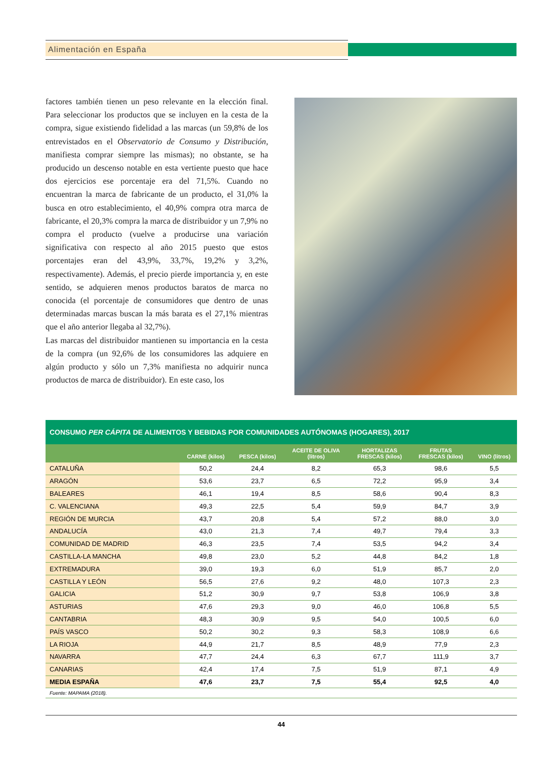Alimentación en España
factores también tienen un peso relevante en la elección final. Para seleccionar los productos que se incluyen en la cesta de la compra, sigue existiendo fidelidad a las marcas (un 59,8% de los entrevistados en el Observatorio de Consumo y Distribución, manifiesta comprar siempre las mismas); no obstante, se ha producido un descenso notable en esta vertiente puesto que hace dos ejercicios ese porcentaje era del 71,5%. Cuando no encuentran la marca de fabricante de un producto, el 31,0% la busca en otro establecimiento, el 40,9% compra otra marca de fabricante, el 20,3% compra la marca de distribuidor y un 7,9% no compra el producto (vuelve a producirse una variación significativa con respecto al año 2015 puesto que estos porcentajes eran del 43,9%, 33,7%, 19,2% y 3,2%, respectivamente). Además, el precio pierde importancia y, en este sentido, se adquieren menos productos baratos de marca no conocida (el porcentaje de consumidores que dentro de unas determinadas marcas buscan la más barata es el 27,1% mientras que el año anterior llegaba al 32,7%).
Las marcas del distribuidor mantienen su importancia en la cesta de la compra (un 92,6% de los consumidores las adquiere en algún producto y sólo un 7,3% manifiesta no adquirir nunca productos de marca de distribuidor). En este caso, los
CONSUMO PER CÁPITA DE ALIMENTOS Y BEBIDAS POR COMUNIDADES AUTÓNOMAS (HOGARES), 2017
| | CARNE (kilos) | PESCA (kilos) | ACEITE DE OLIVA (litros) | HORTALIZAS FRESCAS (kilos) | FRUTAS FRESCAS (kilos) | VINO (litros) |
| --- | --- | --- | --- | --- | --- | --- |
| CATALUÑA | 50,2 | 24,4 | 8,2 | 65,3 | 98,6 | 5,5 |
| ARAGÓN | 53,6 | 23,7 | 6,5 | 72,2 | 95,9 | 3,4 |
| BALEARES | 46,1 | 19,4 | 8,5 | 58,6 | 90,4 | 8,3 |
| C. VALENCIANA | 49,3 | 22,5 | 5,4 | 59,9 | 84,7 | 3,9 |
| REGIÓN DE MURCIA | 43,7 | 20,8 | 5,4 | 57,2 | 88,0 | 3,0 |
| ANDALUCÍA | 43,0 | 21,3 | 7,4 | 49,7 | 79,4 | 3,3 |
| COMUNIDAD DE MADRID | 46,3 | 23,5 | 7,4 | 53,5 | 94,2 | 3,4 |
| CASTILLA-LA MANCHA | 49,8 | 23,0 | 5,2 | 44,8 | 84,2 | 1,8 |
| EXTREMADURA | 39,0 | 19,3 | 6,0 | 51,9 | 85,7 | 2,0 |
| CASTILLA Y LEÓN | 56,5 | 27,6 | 9,2 | 48,0 | 107,3 | 2,3 |
| GALICIA | 51,2 | 30,9 | 9,7 | 53,8 | 106,9 | 3,8 |
| ASTURIAS | 47,6 | 29,3 | 9,0 | 46,0 | 106,8 | 5,5 |
| CANTABRIA | 48,3 | 30,9 | 9,5 | 54,0 | 100,5 | 6,0 |
| PAÍS VASCO | 50,2 | 30,2 | 9,3 | 58,3 | 108,9 | 6,6 |
| LA RIOJA | 44,9 | 21,7 | 8,5 | 48,9 | 77,9 | 2,3 |
| NAVARRA | 47,7 | 24,4 | 6,3 | 67,7 | 111,9 | 3,7 |
| CANARIAS | 42,4 | 17,4 | 7,5 | 51,9 | 87,1 | 4,9 |
| MEDIA ESPAÑA | 47,6 | 23,7 | 7,5 | 55,4 | 92,5 | 4,0 |
Fuente: MAPAMA (2018).
44